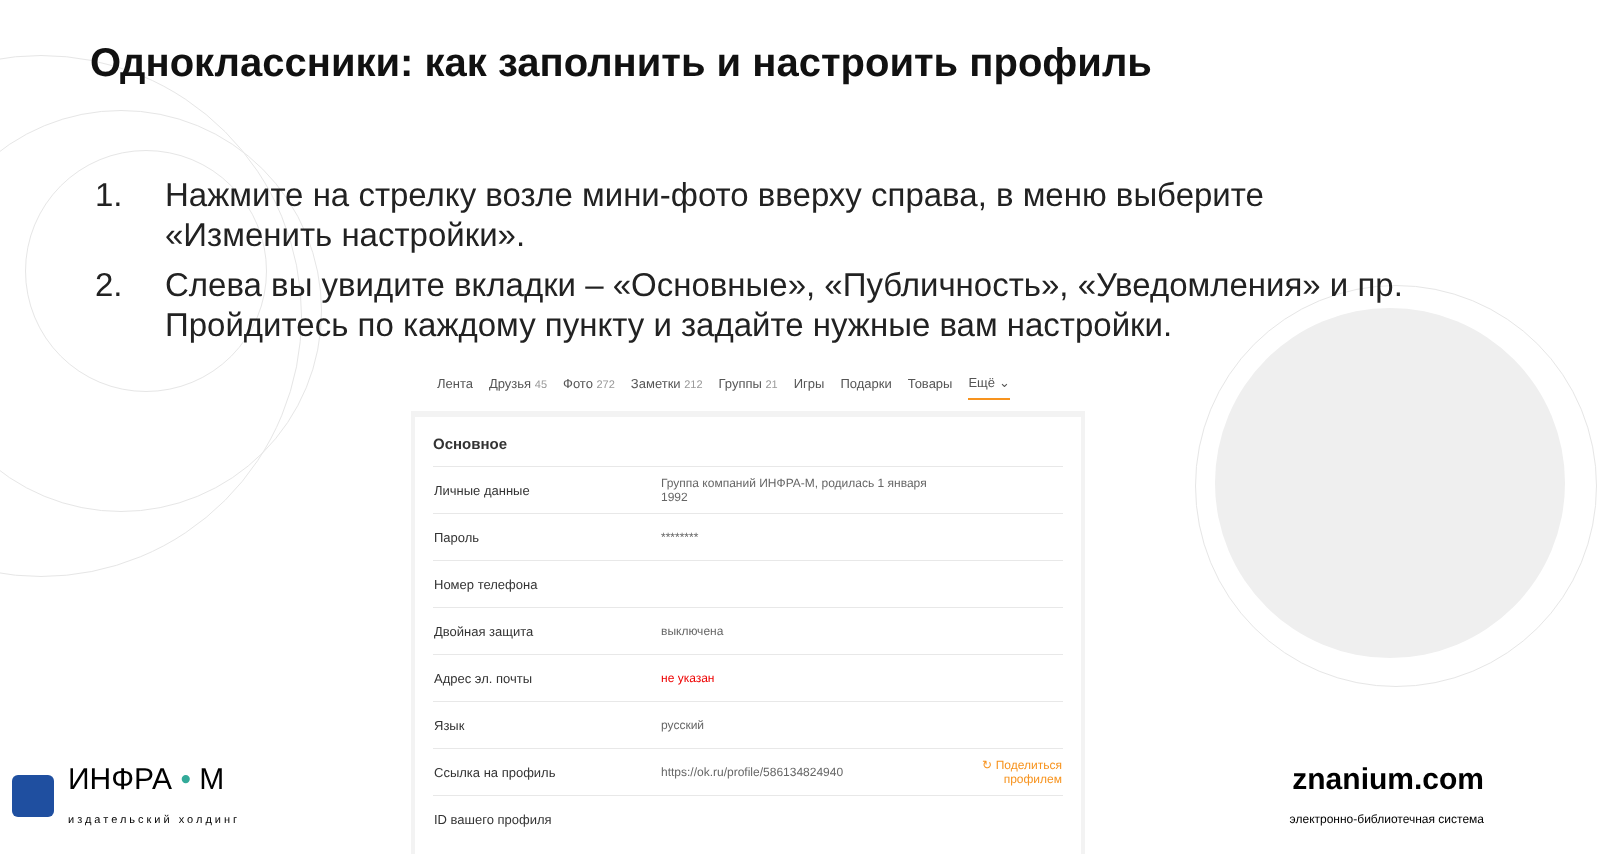Одноклассники: как заполнить и настроить профиль
1. Нажмите на стрелку возле мини-фото вверху справа, в меню выберите «Изменить настройки».
2. Слева вы увидите вкладки – «Основные», «Публичность», «Уведомления» и пр. Пройдитесь по каждому пункту и задайте нужные вам настройки.
Лента Друзья 45 Фото 272 Заметки 212 Группы 21 Игры Подарки Товары Ещё ⌄
Основное
| Личные данные | Группа компаний ИНФРА-М, родилась 1 января 1992 | |
| Пароль | ******** | |
| Номер телефона | | |
| Двойная защита | выключена | |
| Адрес эл. почты | не указан | |
| Язык | русский | |
| Ссылка на профиль | https://ok.ru/profile/586134824940 | ↻ Поделиться профилем |
| ID вашего профиля | | |
ИНФРА • М
издательский холдинг
znanium.com
электронно-библиотечная система